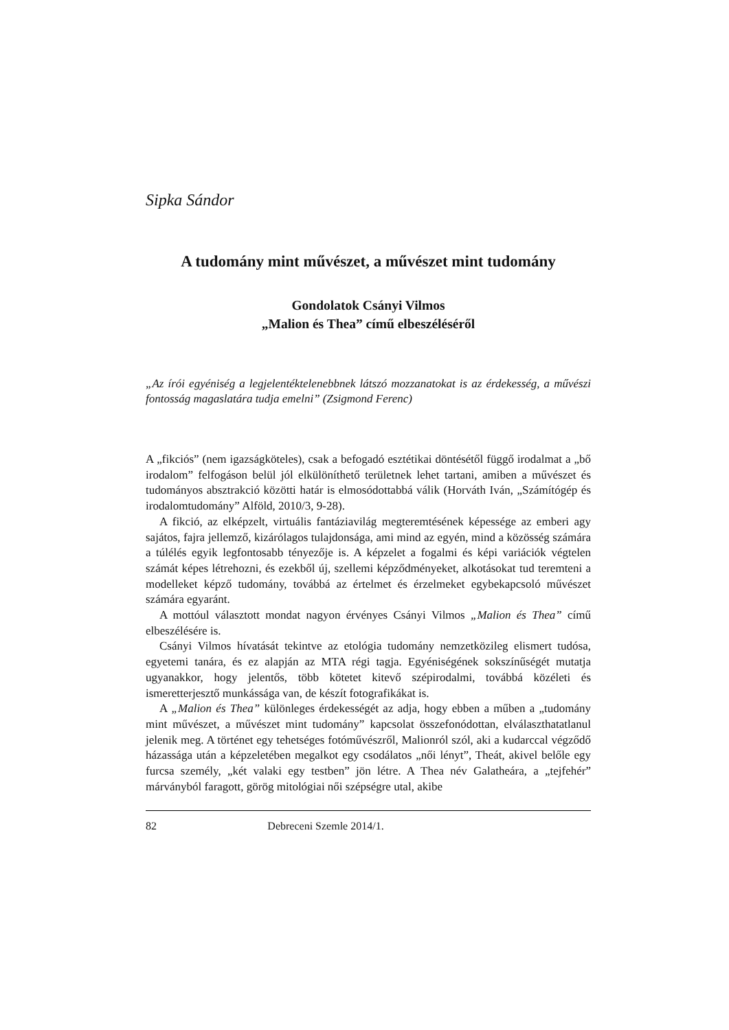Sipka Sándor
A tudomány mint művészet, a művészet mint tudomány
Gondolatok Csányi Vilmos
„Malion és Thea” című elbeszéléséről
„Az írói egyéniség a legjelentéktelenebbnek látszó mozzanatokat is az érdekesség, a művészi fontosság magaslatára tudja emelni” (Zsigmond Ferenc)
A „fikciós” (nem igazságköteles), csak a befogadó esztétikai döntésétől függő irodalmat a „bő irodalom” felfogáson belül jól elkülöníthető területnek lehet tartani, amiben a művészet és tudományos absztrakció közötti határ is elmosódottabbá válik (Horváth Iván, „Számítógép és irodalomtudomány” Alföld, 2010/3, 9-28).
A fikció, az elképzelt, virtuális fantáziavilág megteremtésének képessége az emberi agy sajátos, fajra jellemző, kizárólagos tulajdonsága, ami mind az egyén, mind a közösség számára a túlélés egyik legfontosabb tényezője is. A képzelet a fogalmi és képi variációk végtelen számát képes létrehozni, és ezekből új, szellemi képződményeket, alkotásokat tud teremteni a modelleket képző tudomány, továbbá az értelmet és érzelmeket egybekapcsoló művészet számára egyaránt.
A mottóul választott mondat nagyon érvényes Csányi Vilmos „Malion és Thea” című elbeszélésére is.
Csányi Vilmos hívatását tekintve az etológia tudomány nemzetközileg elismert tudósa, egyetemi tanára, és ez alapján az MTA régi tagja. Egyéniségének sokszínűségét mutatja ugyanakkor, hogy jelentős, több kötetet kitevő szépirodalmi, továbbá közéleti és ismeretterjesztő munkássága van, de készít fotografikákat is.
A „Malion és Thea” különleges érdekességét az adja, hogy ebben a műben a „tudomány mint művészet, a művészet mint tudomány” kapcsolat összefonódottan, elválaszthatatlanul jelenik meg. A történet egy tehetséges fotóművészről, Malionról szól, aki a kudarccal végződő házassága után a képzeletében megalkot egy csodálatos „női lényt”, Theát, akivel belőle egy furcsa személy, „két valaki egy testben” jön létre. A Thea név Galatheára, a „tejfehér” márványból faragott, görög mitológiai női szépségre utal, akibe
82 Debreceni Szemle 2014/1.